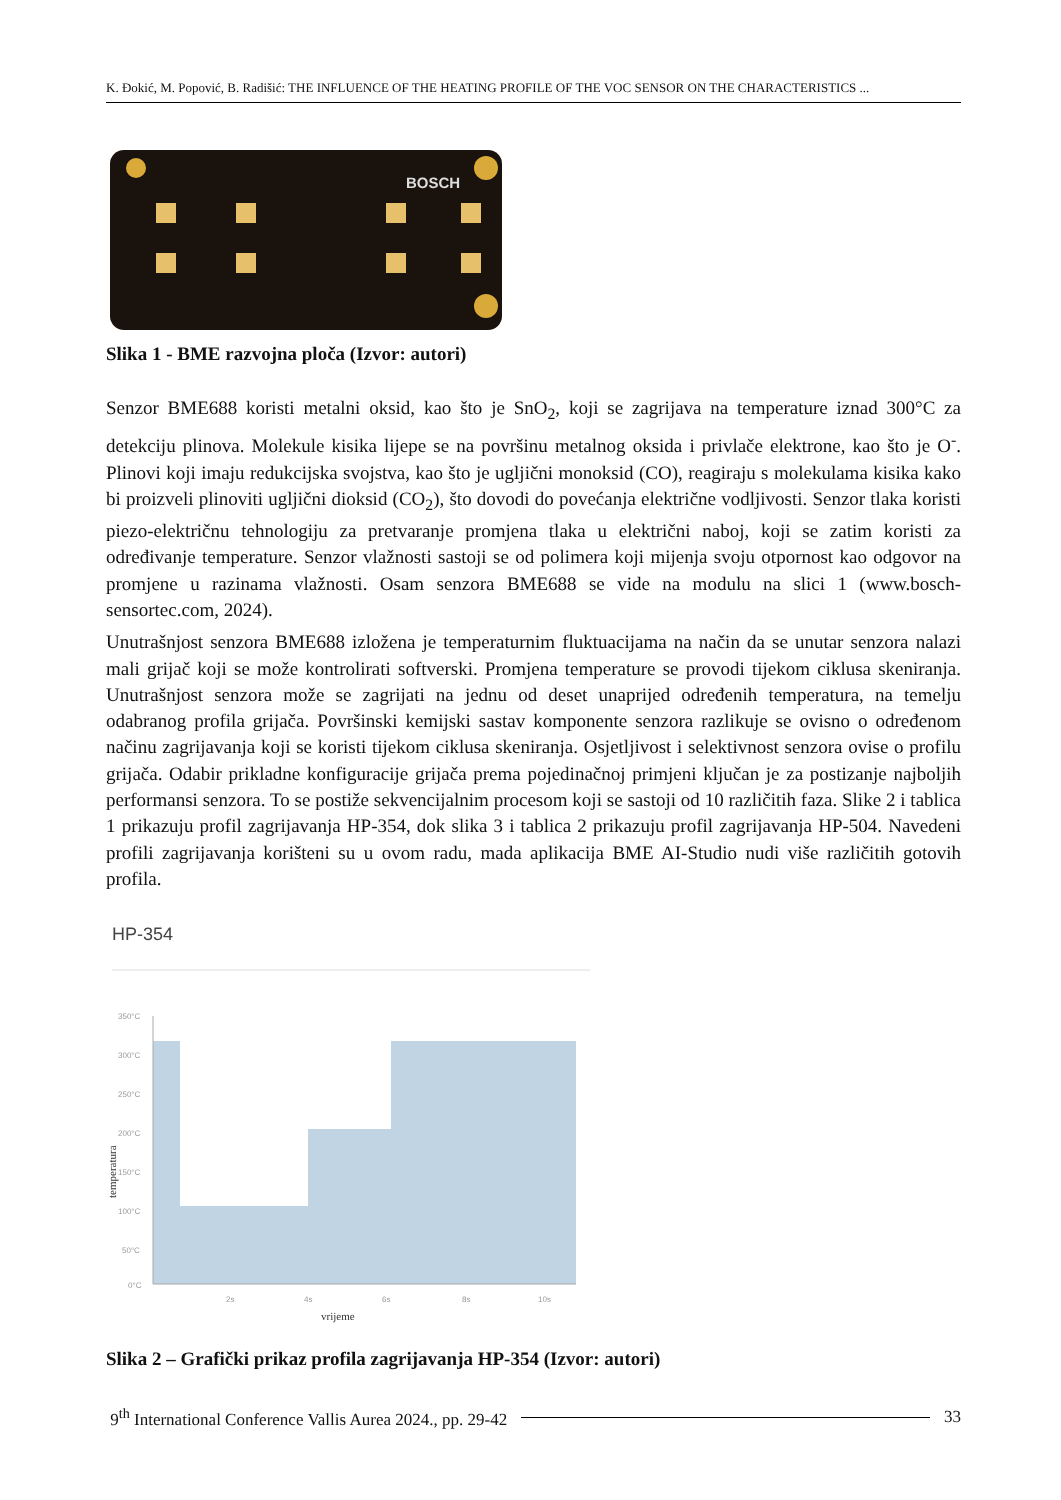K. Đokić, M. Popović, B. Radišić: THE INFLUENCE OF THE HEATING PROFILE OF THE VOC SENSOR ON THE CHARACTERISTICS ...
BOSCH
Slika 1 - BME razvojna ploča (Izvor: autori)
Senzor BME688 koristi metalni oksid, kao što je SnO<sub>2</sub>, koji se zagrijava na temperature iznad 300°C za detekciju plinova. Molekule kisika lijepe se na površinu metalnog oksida i privlače elektrone, kao što je O<sup>-</sup>. Plinovi koji imaju redukcijska svojstva, kao što je ugljični monoksid (CO), reagiraju s molekulama kisika kako bi proizveli plinoviti ugljični dioksid (CO<sub>2</sub>), što dovodi do povećanja električne vodljivosti. Senzor tlaka koristi piezo-električnu tehnologiju za pretvaranje promjena tlaka u električni naboj, koji se zatim koristi za određivanje temperature. Senzor vlažnosti sastoji se od polimera koji mijenja svoju otpornost kao odgovor na promjene u razinama vlažnosti. Osam senzora BME688 se vide na modulu na slici 1 (www.bosch-sensortec.com, 2024).
Unutrašnjost senzora BME688 izložena je temperaturnim fluktuacijama na način da se unutar senzora nalazi mali grijač koji se može kontrolirati softverski. Promjena temperature se provodi tijekom ciklusa skeniranja. Unutrašnjost senzora može se zagrijati na jednu od deset unaprijed određenih temperatura, na temelju odabranog profila grijača. Površinski kemijski sastav komponente senzora razlikuje se ovisno o određenom načinu zagrijavanja koji se koristi tijekom ciklusa skeniranja. Osjetljivost i selektivnost senzora ovise o profilu grijača. Odabir prikladne konfiguracije grijača prema pojedinačnoj primjeni ključan je za postizanje najboljih performansi senzora. To se postiže sekvencijalnim procesom koji se sastoji od 10 različitih faza. Slike 2 i tablica 1 prikazuju profil zagrijavanja HP-354, dok slika 3 i tablica 2 prikazuju profil zagrijavanja HP-504. Navedeni profili zagrijavanja korišteni su u ovom radu, mada aplikacija BME AI-Studio nudi više različitih gotovih profila.
HP-354
350°C
300°C
250°C
200°C
150°C
100°C
50°C
0°C
2s
4s
6s
8s
10s
vrijeme
temperatura
Slika 2 – Grafički prikaz profila zagrijavanja HP-354 (Izvor: autori)
9<sup>th</sup> International Conference Vallis Aurea 2024., pp. 29-42 33